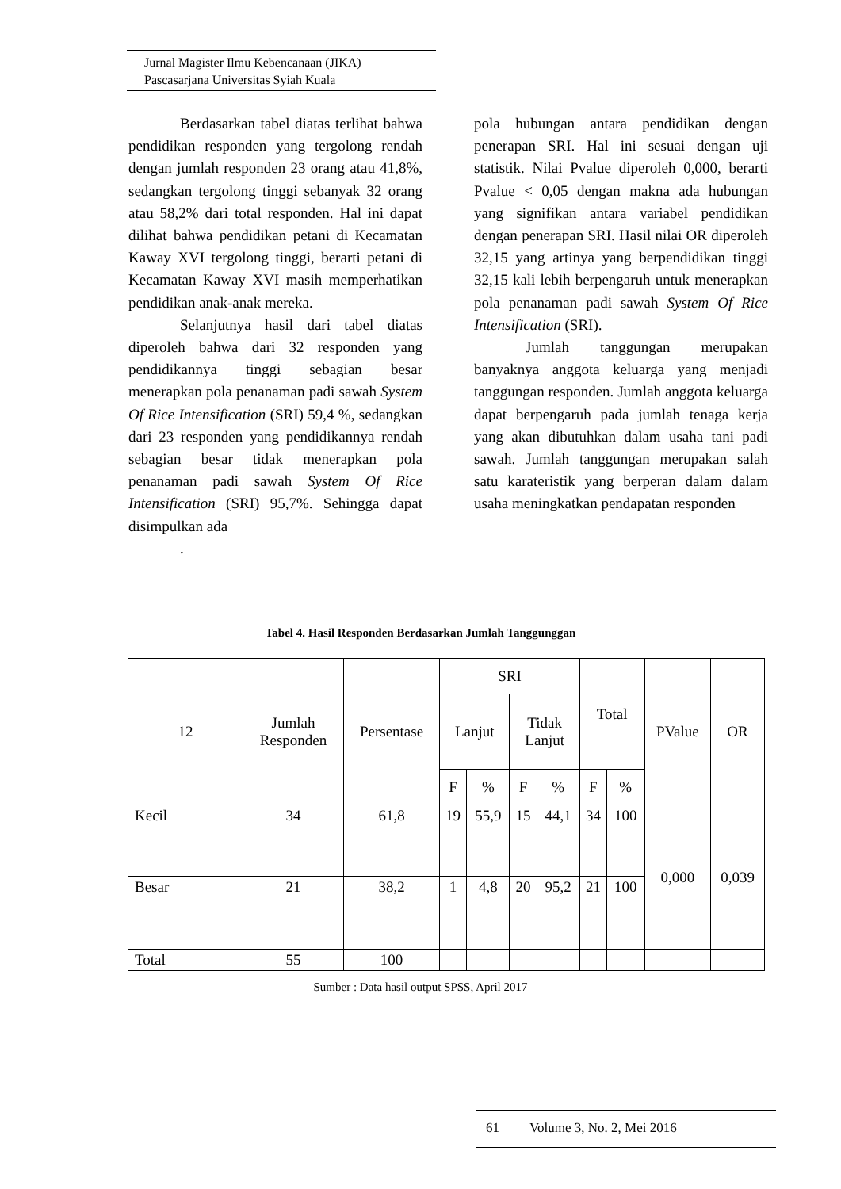Jurnal Magister Ilmu Kebencanaan (JIKA)
Pascasarjana Universitas Syiah Kuala
Berdasarkan tabel diatas terlihat bahwa pendidikan responden yang tergolong rendah dengan jumlah responden 23 orang atau 41,8%, sedangkan tergolong tinggi sebanyak 32 orang atau 58,2% dari total responden. Hal ini dapat dilihat bahwa pendidikan petani di Kecamatan Kaway XVI tergolong tinggi, berarti petani di Kecamatan Kaway XVI masih memperhatikan pendidikan anak-anak mereka.
Selanjutnya hasil dari tabel diatas diperoleh bahwa dari 32 responden yang pendidikannya tinggi sebagian besar menerapkan pola penanaman padi sawah System Of Rice Intensification (SRI) 59,4 %, sedangkan dari 23 responden yang pendidikannya rendah sebagian besar tidak menerapkan pola penanaman padi sawah System Of Rice Intensification (SRI) 95,7%. Sehingga dapat disimpulkan ada
.
pola hubungan antara pendidikan dengan penerapan SRI. Hal ini sesuai dengan uji statistik. Nilai Pvalue diperoleh 0,000, berarti Pvalue < 0,05 dengan makna ada hubungan yang signifikan antara variabel pendidikan dengan penerapan SRI. Hasil nilai OR diperoleh 32,15 yang artinya yang berpendidikan tinggi 32,15 kali lebih berpengaruh untuk menerapkan pola penanaman padi sawah System Of Rice Intensification (SRI).
Jumlah tanggungan merupakan banyaknya anggota keluarga yang menjadi tanggungan responden. Jumlah anggota keluarga dapat berpengaruh pada jumlah tenaga kerja yang akan dibutuhkan dalam usaha tani padi sawah. Jumlah tanggungan merupakan salah satu karateristik yang berperan dalam dalam usaha meningkatkan pendapatan responden
Tabel 4. Hasil Responden Berdasarkan Jumlah Tanggunggan
| 12 | Jumlah Responden | Persentase | SRI | | | | Total | | PValue | OR |
| --- | --- | --- | --- | --- | --- | --- | --- | --- | --- | --- |
| | | | Lanjut | | Tidak Lanjut | | | | | |
| | | | F | % | F | % | F | % | | |
| Kecil | 34 | 61,8 | 19 | 55,9 | 15 | 44,1 | 34 | 100 | 0,000 | 0,039 |
| Besar | 21 | 38,2 | 1 | 4,8 | 20 | 95,2 | 21 | 100 | | |
| Total | 55 | 100 | | | | | | | | |
Sumber : Data hasil output SPSS, April 2017
61 Volume 3, No. 2, Mei 2016